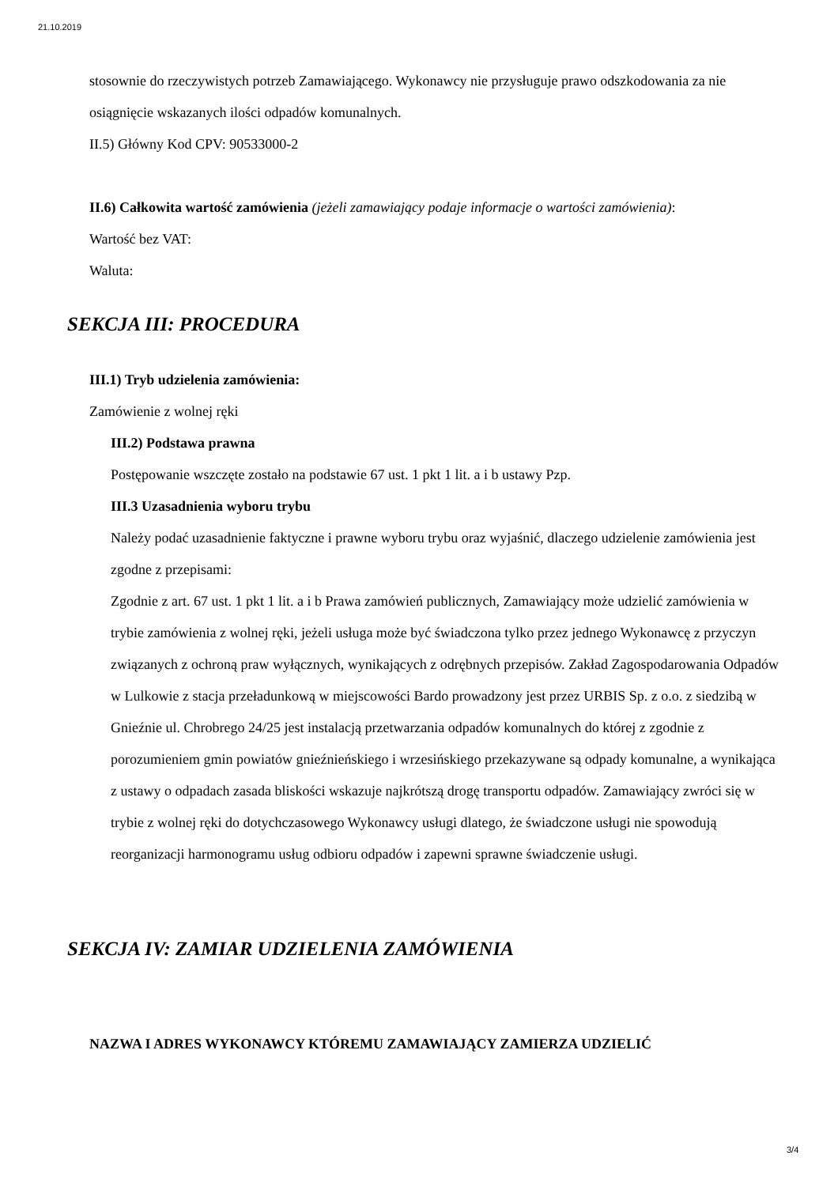21.10.2019
stosownie do rzeczywistych potrzeb Zamawiającego. Wykonawcy nie przysługuje prawo odszkodowania za nie osiągnięcie wskazanych ilości odpadów komunalnych.
II.5) Główny Kod CPV: 90533000-2
II.6) Całkowita wartość zamówienia (jeżeli zamawiający podaje informacje o wartości zamówienia):
Wartość bez VAT:
Waluta:
SEKCJA III: PROCEDURA
III.1) Tryb udzielenia zamówienia:
Zamówienie z wolnej ręki
III.2) Podstawa prawna
Postępowanie wszczęte zostało na podstawie 67 ust. 1 pkt 1 lit. a i b ustawy Pzp.
III.3 Uzasadnienia wyboru trybu
Należy podać uzasadnienie faktyczne i prawne wyboru trybu oraz wyjaśnić, dlaczego udzielenie zamówienia jest zgodne z przepisami:
Zgodnie z art. 67 ust. 1 pkt 1 lit. a i b Prawa zamówień publicznych, Zamawiający może udzielić zamówienia w trybie zamówienia z wolnej ręki, jeżeli usługa może być świadczona tylko przez jednego Wykonawcę z przyczyn związanych z ochroną praw wyłącznych, wynikających z odrębnych przepisów. Zakład Zagospodarowania Odpadów w Lulkowie z stacja przeładunkową w miejscowości Bardo prowadzony jest przez URBIS Sp. z o.o. z siedzibą w Gnieźnie ul. Chrobrego 24/25 jest instalacją przetwarzania odpadów komunalnych do której z zgodnie z porozumieniem gmin powiatów gnieźnieńskiego i wrzesińskiego przekazywane są odpady komunalne, a wynikająca z ustawy o odpadach zasada bliskości wskazuje najkrótszą drogę transportu odpadów. Zamawiający zwróci się w trybie z wolnej ręki do dotychczasowego Wykonawcy usługi dlatego, że świadczone usługi nie spowodują reorganizacji harmonogramu usług odbioru odpadów i zapewni sprawne świadczenie usługi.
SEKCJA IV: ZAMIAR UDZIELENIA ZAMÓWIENIA
NAZWA I ADRES WYKONAWCY KTÓREMU ZAMAWIAJĄCY ZAMIERZA UDZIELIĆ
3/4